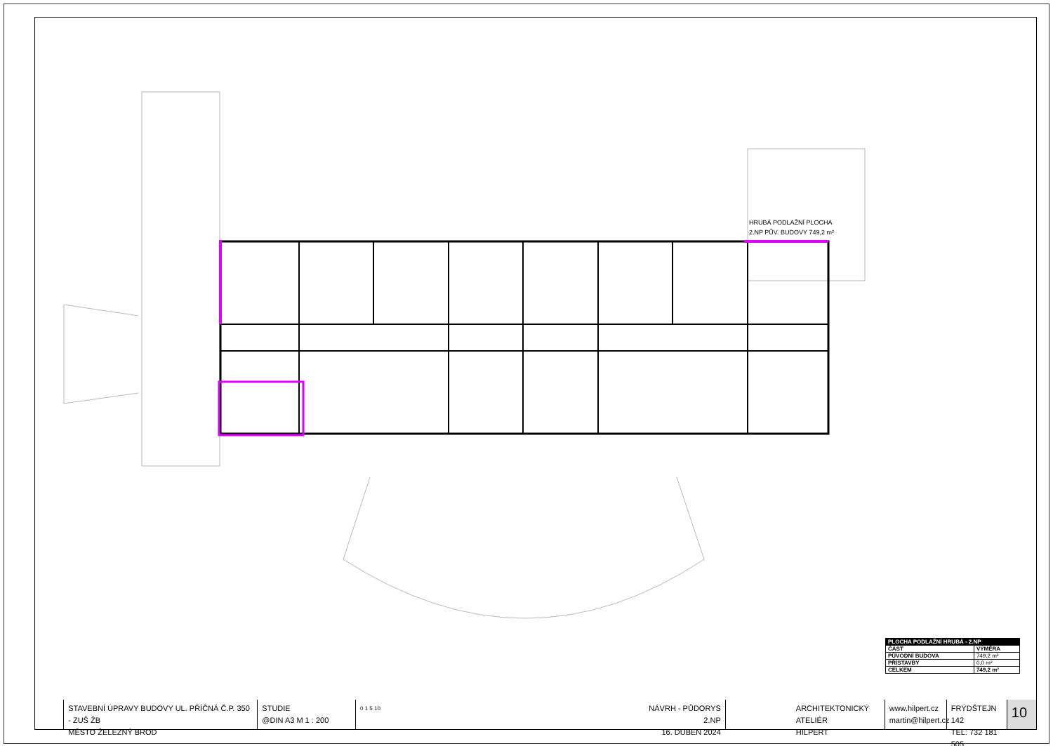HRUBÁ PODLAŽNÍ PLOCHA
2.NP PŮV. BUDOVY 749,2 m²
| PLOCHA PODLAŽNÍ HRUBÁ - 2.NP | |
| --- | --- |
| ČÁST | VÝMĚRA |
| PŮVODNÍ BUDOVA | 749,2 m² |
| PŘÍSTAVBY | 0,0 m² |
| CELKEM | 749,2 m² |
STAVEBNÍ ÚPRAVY BUDOVY UL. PŘÍČNÁ Č.P. 350 - ZUŠ ŽB
MĚSTO ŽELEZNÝ BROD
STUDIE
@DIN A3 M 1 : 200
0 1 5 10
NÁVRH - PŮDORYS 2.NP
16. DUBEN 2024
ARCHITEKTONICKÝ ATELIÉR
HILPERT
www.hilpert.cz
martin@hilpert.cz
FRÝDŠTEJN 142
TEL: 732 181 505
10